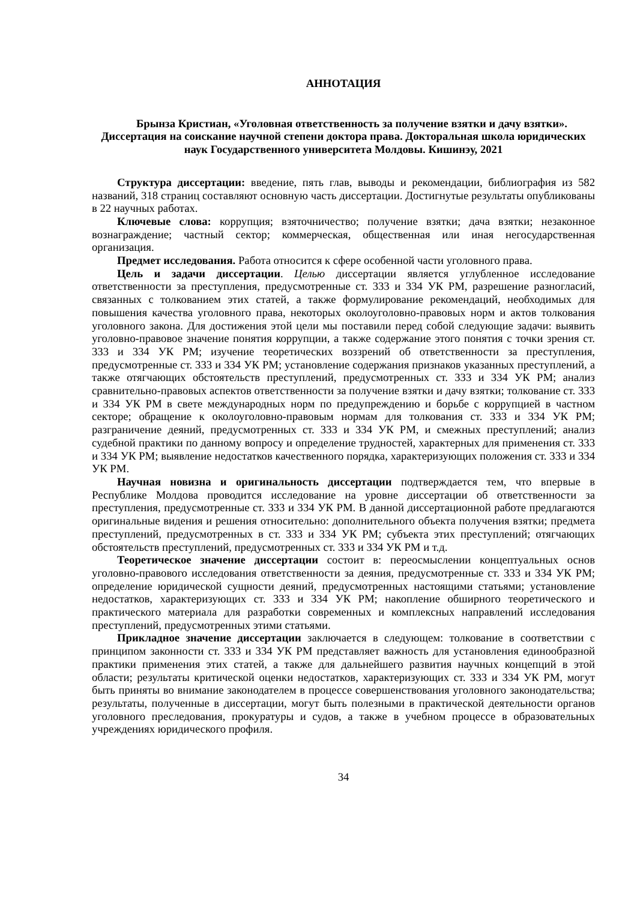АННОТАЦИЯ
Брынза Кристиан, «Уголовная ответственность за получение взятки и дачу взятки». Диссертация на соискание научной степени доктора права. Докторальная школа юридических наук Государственного университета Молдовы. Кишинэу, 2021
Структура диссертации: введение, пять глав, выводы и рекомендации, библиография из 582 названий, 318 страниц составляют основную часть диссертации. Достигнутые результаты опубликованы в 22 научных работах.
Ключевые слова: коррупция; взяточничество; получение взятки; дача взятки; незаконное вознаграждение; частный сектор; коммерческая, общественная или иная негосударственная организация.
Предмет исследования. Работа относится к сфере особенной части уголовного права.
Цель и задачи диссертации. Целью диссертации является углубленное исследование ответственности за преступления, предусмотренные ст. 333 и 334 УК РМ, разрешение разногласий, связанных с толкованием этих статей, а также формулирование рекомендаций, необходимых для повышения качества уголовного права, некоторых околоуголовно-правовых норм и актов толкования уголовного закона. Для достижения этой цели мы поставили перед собой следующие задачи: выявить уголовно-правовое значение понятия коррупции, а также содержание этого понятия с точки зрения ст. 333 и 334 УК РМ; изучение теоретических воззрений об ответственности за преступления, предусмотренные ст. 333 и 334 УК РМ; установление содержания признаков указанных преступлений, а также отягчающих обстоятельств преступлений, предусмотренных ст. 333 и 334 УК РМ; анализ сравнительно-правовых аспектов ответственности за получение взятки и дачу взятки; толкование ст. 333 и 334 УК РМ в свете международных норм по предупреждению и борьбе с коррупцией в частном секторе; обращение к околоуголовно-правовым нормам для толкования ст. 333 и 334 УК РМ; разграничение деяний, предусмотренных ст. 333 и 334 УК РМ, и смежных преступлений; анализ судебной практики по данному вопросу и определение трудностей, характерных для применения ст. 333 и 334 УК РМ; выявление недостатков качественного порядка, характеризующих положения ст. 333 и 334 УК РМ.
Научная новизна и оригинальность диссертации подтверждается тем, что впервые в Республике Молдова проводится исследование на уровне диссертации об ответственности за преступления, предусмотренные ст. 333 и 334 УК РМ. В данной диссертационной работе предлагаются оригинальные видения и решения относительно: дополнительного объекта получения взятки; предмета преступлений, предусмотренных в ст. 333 и 334 УК РМ; субъекта этих преступлений; отягчающих обстоятельств преступлений, предусмотренных ст. 333 и 334 УК РМ и т.д.
Теоретическое значение диссертации состоит в: переосмыслении концептуальных основ уголовно-правового исследования ответственности за деяния, предусмотренные ст. 333 и 334 УК РМ; определение юридической сущности деяний, предусмотренных настоящими статьями; установление недостатков, характеризующих ст. 333 и 334 УК РМ; накопление обширного теоретического и практического материала для разработки современных и комплексных направлений исследования преступлений, предусмотренных этими статьями.
Прикладное значение диссертации заключается в следующем: толкование в соответствии с принципом законности ст. 333 и 334 УК РМ представляет важность для установления единообразной практики применения этих статей, а также для дальнейшего развития научных концепций в этой области; результаты критической оценки недостатков, характеризующих ст. 333 и 334 УК РМ, могут быть приняты во внимание законодателем в процессе совершенствования уголовного законодательства; результаты, полученные в диссертации, могут быть полезными в практической деятельности органов уголовного преследования, прокуратуры и судов, а также в учебном процессе в образовательных учреждениях юридического профиля.
34